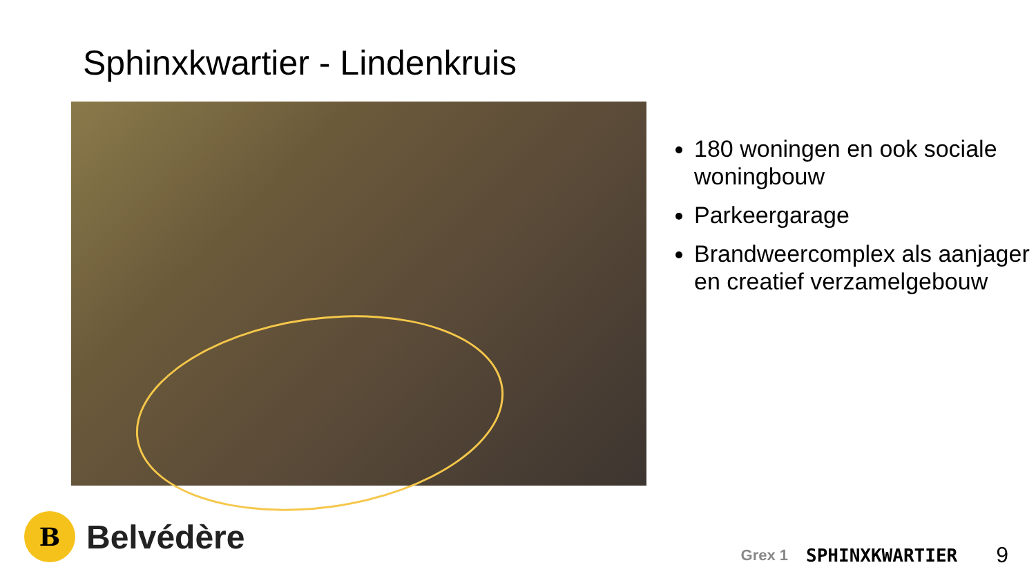Sphinxkwartier - Lindenkruis
180 woningen en ook sociale woningbouw
Parkeergarage
Brandweercomplex als aanjager en creatief verzamelgebouw
B
Belvédère
Grex 1 SPHINXKWARTIER 9